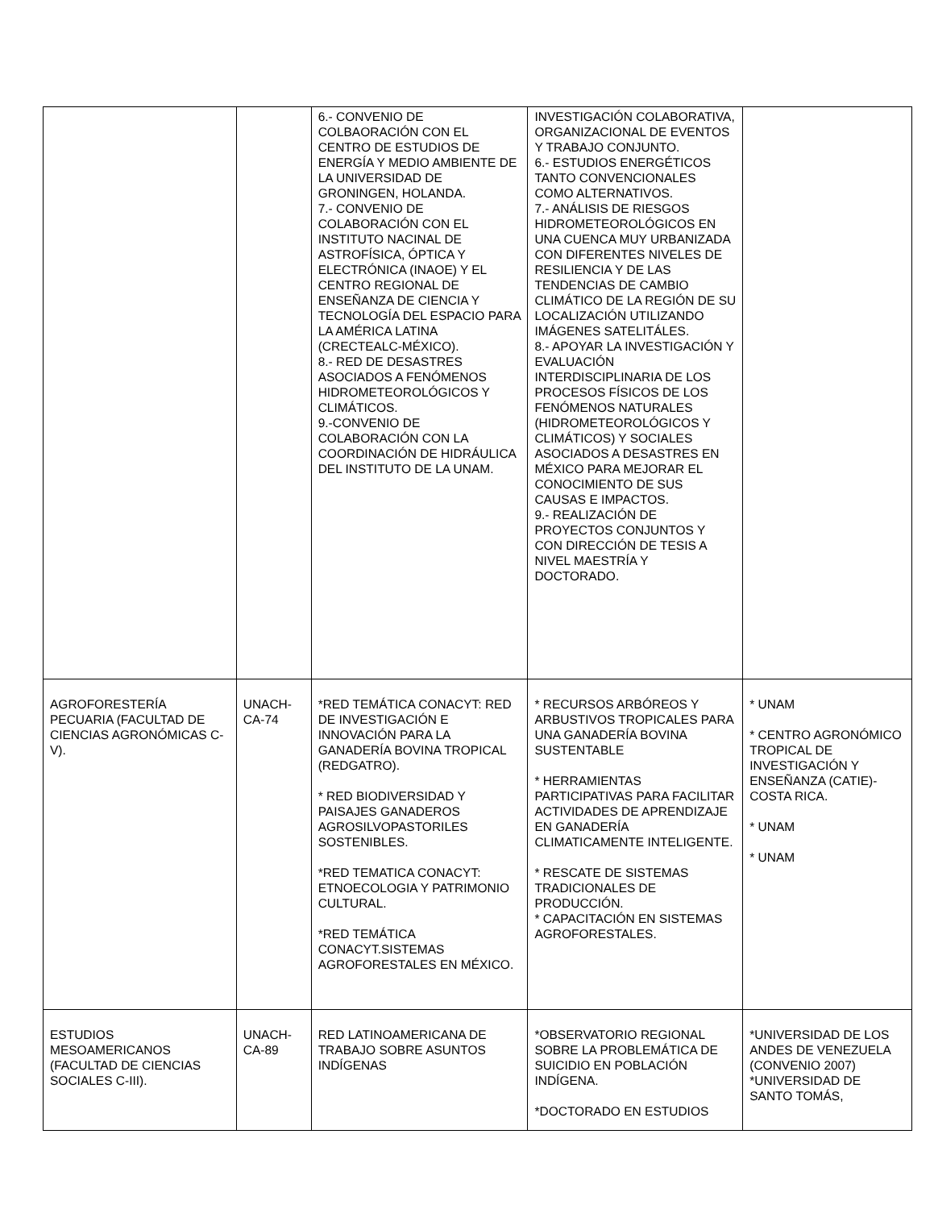| | | 6.- CONVENIO DE COLBAORACIÓN CON EL CENTRO DE ESTUDIOS DE ENERGÍA Y MEDIO AMBIENTE DE LA UNIVERSIDAD DE GRONINGEN, HOLANDA. 7.- CONVENIO DE COLABORACIÓN CON EL INSTITUTO NACINAL DE ASTROFÍSICA, ÓPTICA Y ELECTRÓNICA (INAOE) Y EL CENTRO REGIONAL DE ENSEÑANZA DE CIENCIA Y TECNOLOGÍA DEL ESPACIO PARA LA AMÉRICA LATINA (CRECTEALC-MÉXICO). 8.- RED DE DESASTRES ASOCIADOS A FENÓMENOS HIDROMETEOROLÓGICOS Y CLIMÁTICOS. 9.-CONVENIO DE COLABORACIÓN CON LA COORDINACIÓN DE HIDRÁULICA DEL INSTITUTO DE LA UNAM. | INVESTIGACIÓN COLABORATIVA, ORGANIZACIONAL DE EVENTOS Y TRABAJO CONJUNTO. 6.- ESTUDIOS ENERGÉTICOS TANTO CONVENCIONALES COMO ALTERNATIVOS. 7.- ANÁLISIS DE RIESGOS HIDROMETEOROLÓGICOS EN UNA CUENCA MUY URBANIZADA CON DIFERENTES NIVELES DE RESILIENCIA Y DE LAS TENDENCIAS DE CAMBIO CLIMÁTICO DE LA REGIÓN DE SU LOCALIZACIÓN UTILIZANDO IMÁGENES SATELITÁLES. 8.- APOYAR LA INVESTIGACIÓN Y EVALUACIÓN INTERDISCIPLINARIA DE LOS PROCESOS FÍSICOS DE LOS FENÓMENOS NATURALES (HIDROMETEOROLÓGICOS Y CLIMÁTICOS) Y SOCIALES ASOCIADOS A DESASTRES EN MÉXICO PARA MEJORAR EL CONOCIMIENTO DE SUS CAUSAS E IMPACTOS. 9.- REALIZACIÓN DE PROYECTOS CONJUNTOS Y CON DIRECCIÓN DE TESIS A NIVEL MAESTRÍA Y DOCTORADO. | |
| AGROFORESTERÍA PECUARIA (FACULTAD DE CIENCIAS AGRONÓMICAS C-V). | UNACH-CA-74 | *RED TEMÁTICA CONACYT: RED DE INVESTIGACIÓN E INNOVACIÓN PARA LA GANADERÍA BOVINA TROPICAL (REDGATRO). * RED BIODIVERSIDAD Y PAISAJES GANADEROS AGROSILVOPASTORILES SOSTENIBLES. *RED TEMATICA CONACYT: ETNOECOLOGIA Y PATRIMONIO CULTURAL. *RED TEMÁTICA CONACYT.SISTEMAS AGROFORESTALES EN MÉXICO. | * RECURSOS ARBÓREOS Y ARBUSTIVOS TROPICALES PARA UNA GANADERÍA BOVINA SUSTENTABLE * HERRAMIENTAS PARTICIPATIVAS PARA FACILITAR ACTIVIDADES DE APRENDIZAJE EN GANADERÍA CLIMATICAMENTE INTELIGENTE. * RESCATE DE SISTEMAS TRADICIONALES DE PRODUCCIÓN. * CAPACITACIÓN EN SISTEMAS AGROFORESTALES. | * UNAM * CENTRO AGRONÓMICO TROPICAL DE INVESTIGACIÓN Y ENSEÑANZA (CATIE)-COSTA RICA. * UNAM * UNAM |
| ESTUDIOS MESOAMERICANOS (FACULTAD DE CIENCIAS SOCIALES C-III). | UNACH-CA-89 | RED LATINOAMERICANA DE TRABAJO SOBRE ASUNTOS INDÍGENAS | *OBSERVATORIO REGIONAL SOBRE LA PROBLEMÁTICA DE SUICIDIO EN POBLACIÓN INDÍGENA. *DOCTORADO EN ESTUDIOS | *UNIVERSIDAD DE LOS ANDES DE VENEZUELA (CONVENIO 2007) *UNIVERSIDAD DE SANTO TOMÁS, |